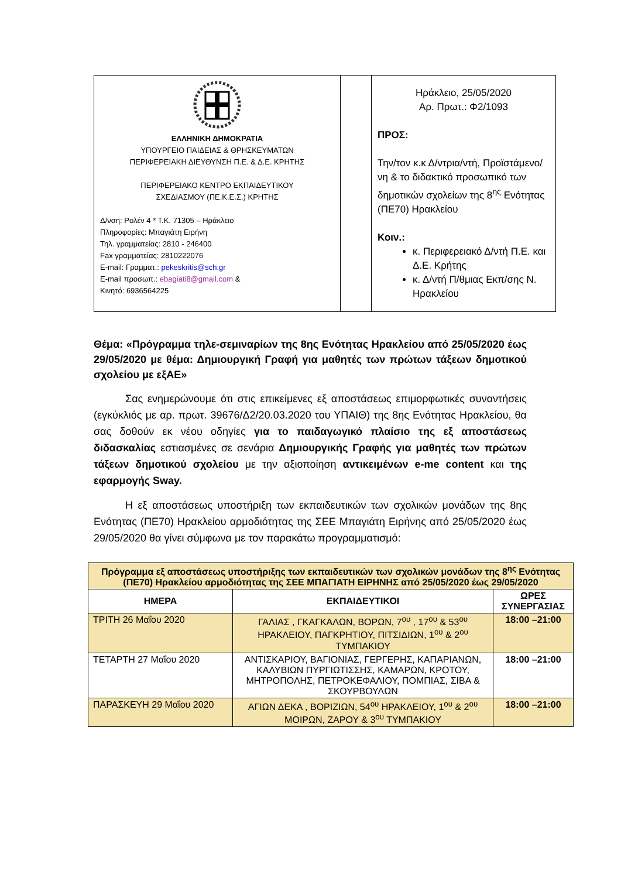| ΕΛΛΗΝΙΚΗ ΔΗΜΟΚΡΑΤΙΑ ΥΠΟΥΡΓΕΙΟ ΠΑΙΔΕΙΑΣ & ΘΡΗΣΚΕΥΜΑΤΩΝ ΠΕΡΙΦΕΡΕΙΑΚΗ ΔΙΕΥΘΥΝΣΗ Π.Ε. & Δ.Ε. ΚΡΗΤΗΣ ΠΕΡΙΦΕΡΕΙΑΚΟ ΚΕΝΤΡΟ ΕΚΠΑΙΔΕΥΤΙΚΟΥ ΣΧΕΔΙΑΣΜΟΥ (ΠΕ.Κ.Ε.Σ.) ΚΡΗΤΗΣ Δ/νση: Ρολέν 4 * Τ.Κ. 71305 – Ηράκλειο Πληροφορίες: Μπαγιάτη Ειρήνη Τηλ. γραμματείας: 2810 - 246400 Fax γραμματείας: 2810222076 E-mail: Γραμματ.: pekeskritis@sch.gr E-mail προσωπ.: ebagiati8@gmail.com & Κινητό: 6936564225 | | Ηράκλειο, 25/05/2020 Αρ. Πρωτ.: Φ2/1093 ΠΡΟΣ: Την/τον κ.κ Δ/ντρια/ντή, Προϊστάμενο/νη & το διδακτικό προσωπικό των δημοτικών σχολείων της 8<sup>ης</sup> Ενότητας (ΠΕ70) Ηρακλείου Κοιν.: κ. Περιφερειακό Δ/ντή Π.Ε. και Δ.Ε. Κρήτης κ. Δ/ντή Π/θμιας Εκπ/σης Ν. Ηρακλείου |
Θέμα: «Πρόγραμμα τηλε-σεμιναρίων της 8ης Ενότητας Ηρακλείου από 25/05/2020 έως 29/05/2020 με θέμα: Δημιουργική Γραφή για μαθητές των πρώτων τάξεων δημοτικού σχολείου με εξΑΕ»
   Σας ενημερώνουμε ότι στις επικείμενες εξ αποστάσεως επιμορφωτικές συναντήσεις (εγκύκλιός με αρ. πρωτ. 39676/Δ2/20.03.2020 του ΥΠΑΙΘ) της 8ης Ενότητας Ηρακλείου, θα σας δοθούν εκ νέου οδηγίες για το παιδαγωγικό πλαίσιο της εξ αποστάσεως διδασκαλίας εστιασμένες σε σενάρια Δημιουργικής Γραφής για μαθητές των πρώτων τάξεων δημοτικού σχολείου με την αξιοποίηση αντικειμένων e-me content και της εφαρμογής Sway.
   Η εξ αποστάσεως υποστήριξη των εκπαιδευτικών των σχολικών μονάδων της 8ης Ενότητας (ΠΕ70) Ηρακλείου αρμοδιότητας της ΣΕΕ Μπαγιάτη Ειρήνης από 25/05/2020 έως 29/05/2020 θα γίνει σύμφωνα με τον παρακάτω προγραμματισμό:
| Πρόγραμμα εξ αποστάσεως υποστήριξης των εκπαιδευτικών των σχολικών μονάδων της 8<sup>ης</sup> Ενότητας (ΠΕ70) Ηρακλείου αρμοδιότητας της ΣΕΕ ΜΠΑΓΙΑΤΗ ΕΙΡΗΝΗΣ από 25/05/2020 έως 29/05/2020 | | |
| --- | --- | --- |
| ΗΜΕΡΑ | ΕΚΠΑΙΔΕΥΤΙΚΟΙ | ΩΡΕΣ ΣΥΝΕΡΓΑΣΙΑΣ |
| ΤΡΙΤΗ 26 Μαΐου 2020 | ΓΑΛΙΑΣ , ΓΚΑΓΚΑΛΩΝ, ΒΟΡΩΝ, 7<sup>ου</sup> , 17<sup>ου</sup> & 53<sup>ου</sup> ΗΡΑΚΛΕΙΟΥ, ΠΑΓΚΡΗΤΙΟΥ, ΠΙΤΣΙΔΙΩΝ, 1<sup>ου</sup> & 2<sup>ου</sup> ΤΥΜΠΑΚΙΟΥ | 18:00 –21:00 |
| ΤΕΤΑΡΤΗ 27 Μαΐου 2020 | ΑΝΤΙΣΚΑΡΙΟΥ, ΒΑΓΙΟΝΙΑΣ, ΓΕΡΓΕΡΗΣ, ΚΑΠΑΡΙΑΝΩΝ, ΚΑΛΥΒΙΩΝ ΠΥΡΓΙΩΤΙΣΣΗΣ, ΚΑΜΑΡΩΝ, ΚΡΟΤΟΥ, ΜΗΤΡΟΠΟΛΗΣ, ΠΕΤΡΟΚΕΦΑΛΙΟΥ, ΠΟΜΠΙΑΣ, ΣΙΒΑ & ΣΚΟΥΡΒΟΥΛΩΝ | 18:00 –21:00 |
| ΠΑΡΑΣΚΕΥΗ 29 Μαΐου 2020 | ΑΓΙΩΝ ΔΕΚΑ , ΒΟΡΙΖΙΩΝ, 54<sup>ου</sup> ΗΡΑΚΛΕΙΟΥ, 1<sup>ου</sup> & 2<sup>ου</sup> ΜΟΙΡΩΝ, ΖΑΡΟΥ & 3<sup>ου</sup> ΤΥΜΠΑΚΙΟΥ | 18:00 –21:00 |